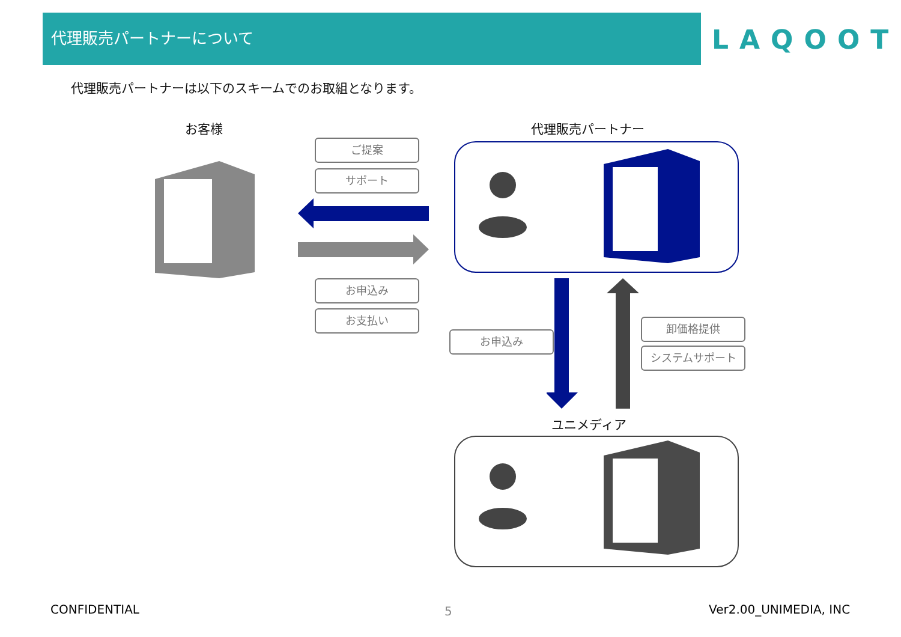代理販売パートナーについて
LAQOOT
代理販売パートナーは以下のスキームでのお取組となります。
お客様 代理販売パートナー
ご提案
サポート
お申込み
お支払い
お申込み
卸価格提供
システムサポート
ユニメディア
CONFIDENTIAL 5 Ver2.00_UNIMEDIA, INC